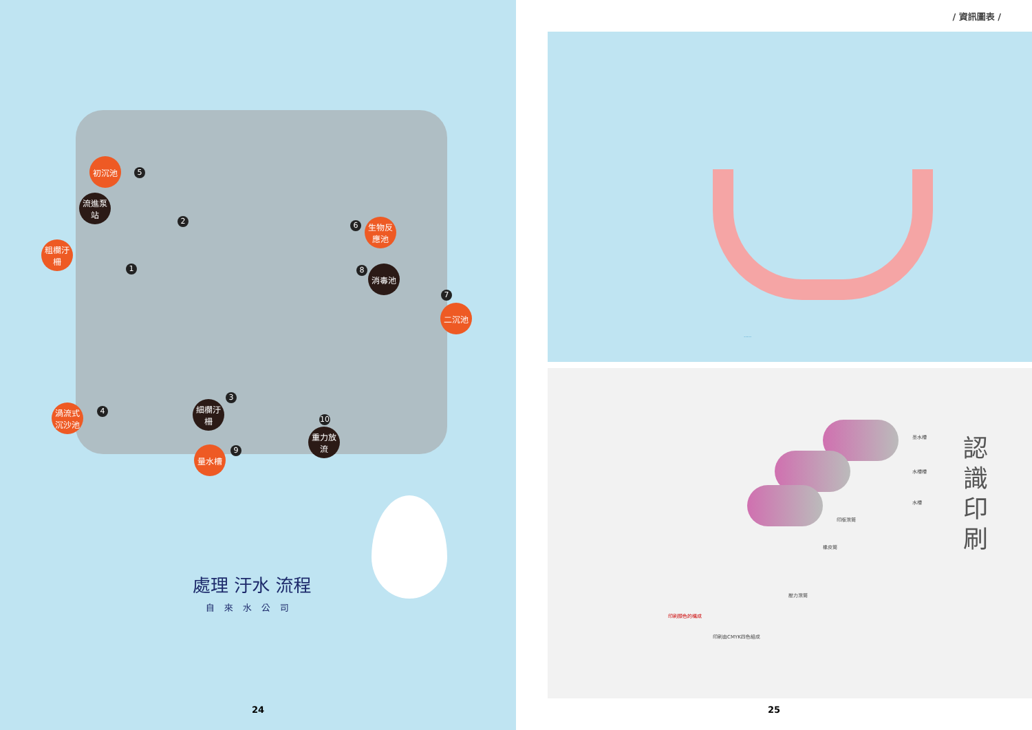初沉池
5
流進泵站
2
粗欄汙柵
1
6
生物反應池
8 消毒池
7
二沉池
渦流式沉沙池
4
3
細欄汙柵
10
重力放流
9
量水槽
處理 汙水 流程
自來水公司
24
/ 資訊圖表 /
·····
墨水槽
水槽槽
水槽
印版滾筒
橡皮筒
壓力滾筒
印刷顏色的構成
印刷由CMYK四色組成
認識印刷
25